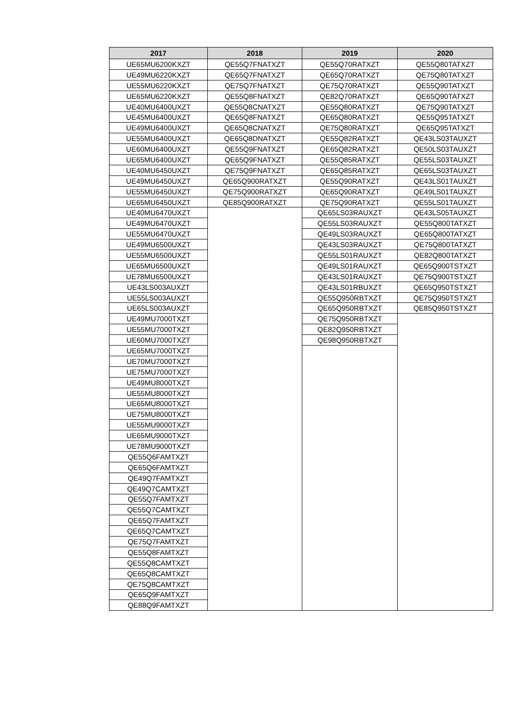| 2017 | 2018 | 2019 | 2020 |
| --- | --- | --- | --- |
| UE65MU6200KXZT | QE55Q7FNATXZT | QE55Q70RATXZT | QE55Q80TATXZT |
| UE49MU6220KXZT | QE65Q7FNATXZT | QE65Q70RATXZT | QE75Q80TATXZT |
| UE55MU6220KXZT | QE75Q7FNATXZT | QE75Q70RATXZT | QE55Q90TATXZT |
| UE65MU6220KXZT | QE55Q8FNATXZT | QE82Q70RATXZT | QE65Q90TATXZT |
| UE40MU6400UXZT | QE55Q8CNATXZT | QE55Q80RATXZT | QE75Q90TATXZT |
| UE45MU6400UXZT | QE65Q8FNATXZT | QE65Q80RATXZT | QE55Q95TATXZT |
| UE49MU6400UXZT | QE65Q8CNATXZT | QE75Q80RATXZT | QE65Q95TATXZT |
| UE55MU6400UXZT | QE65Q8DNATXZT | QE55Q82RATXZT | QE43LS03TAUXZT |
| UE60MU6400UXZT | QE55Q9FNATXZT | QE65Q82RATXZT | QE50LS03TAUXZT |
| UE65MU6400UXZT | QE65Q9FNATXZT | QE55Q85RATXZT | QE55LS03TAUXZT |
| UE40MU6450UXZT | QE75Q9FNATXZT | QE65Q85RATXZT | QE65LS03TAUXZT |
| UE49MU6450UXZT | QE65Q900RATXZT | QE55Q90RATXZT | QE43LS01TAUXZT |
| UE55MU6450UXZT | QE75Q900RATXZT | QE65Q90RATXZT | QE49LS01TAUXZT |
| UE65MU6450UXZT | QE85Q900RATXZT | QE75Q90RATXZT | QE55LS01TAUXZT |
| UE40MU6470UXZT | | QE65LS03RAUXZT | QE43LS05TAUXZT |
| UE49MU6470UXZT | | QE55LS03RAUXZT | QE55Q800TATXZT |
| UE55MU6470UXZT | | QE49LS03RAUXZT | QE65Q800TATXZT |
| UE49MU6500UXZT | | QE43LS03RAUXZT | QE75Q800TATXZT |
| UE55MU6500UXZT | | QE55LS01RAUXZT | QE82Q800TATXZT |
| UE65MU6500UXZT | | QE49LS01RAUXZT | QE65Q900TSTXZT |
| UE78MU6500UXZT | | QE43LS01RAUXZT | QE75Q900TSTXZT |
| UE43LS003AUXZT | | QE43LS01RBUXZT | QE65Q950TSTXZT |
| UE55LS003AUXZT | | QE55Q950RBTXZT | QE75Q950TSTXZT |
| UE65LS003AUXZT | | QE65Q950RBTXZT | QE85Q950TSTXZT |
| UE49MU7000TXZT | | QE75Q950RBTXZT | |
| UE55MU7000TXZT | | QE82Q950RBTXZT | |
| UE60MU7000TXZT | | QE98Q950RBTXZT | |
| UE65MU7000TXZT | | | |
| UE70MU7000TXZT | | | |
| UE75MU7000TXZT | | | |
| UE49MU8000TXZT | | | |
| UE55MU8000TXZT | | | |
| UE65MU8000TXZT | | | |
| UE75MU8000TXZT | | | |
| UE55MU9000TXZT | | | |
| UE65MU9000TXZT | | | |
| UE78MU9000TXZT | | | |
| QE55Q6FAMTXZT | | | |
| QE65Q6FAMTXZT | | | |
| QE49Q7FAMTXZT | | | |
| QE49Q7CAMTXZT | | | |
| QE55Q7FAMTXZT | | | |
| QE55Q7CAMTXZT | | | |
| QE65Q7FAMTXZT | | | |
| QE65Q7CAMTXZT | | | |
| QE75Q7FAMTXZT | | | |
| QE55Q8FAMTXZT | | | |
| QE55Q8CAMTXZT | | | |
| QE65Q8CAMTXZT | | | |
| QE75Q8CAMTXZT | | | |
| QE65Q9FAMTXZT | | | |
| QE88Q9FAMTXZT | | | |